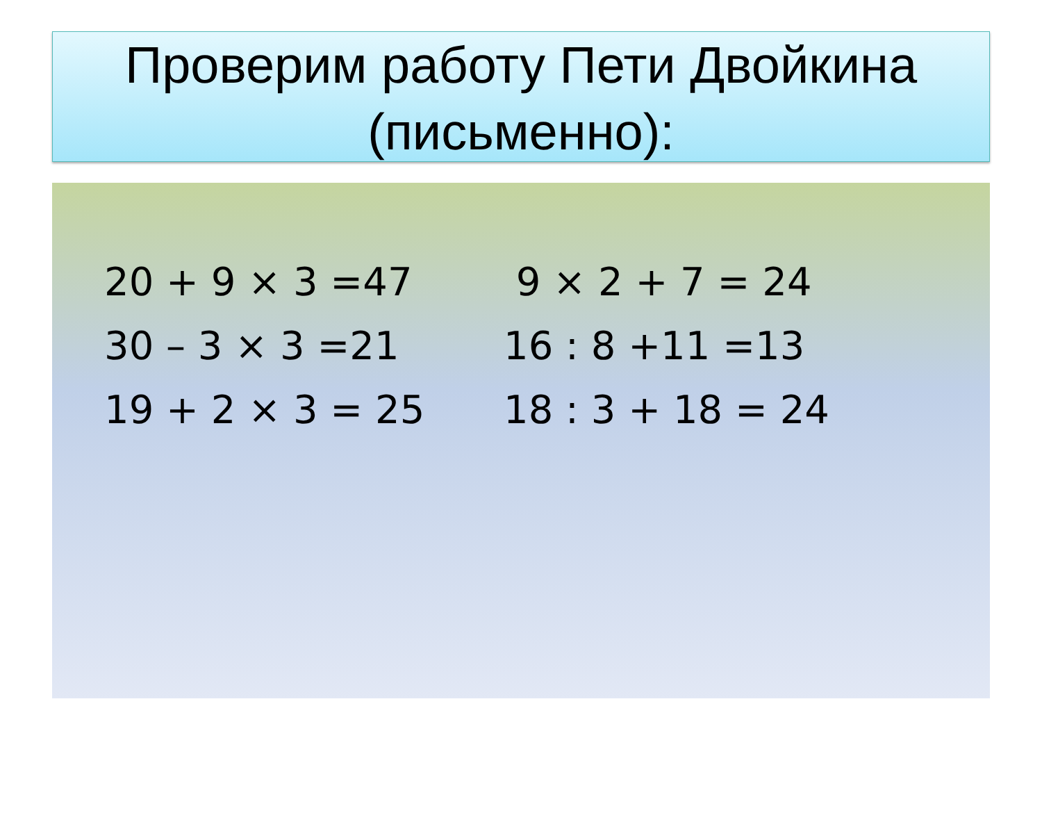Проверим работу Пети Двойкина (письменно):
20 + 9 × 3 =47 9 × 2 + 7 = 24
30 – 3 × 3 =21 16 : 8 +11 =13
19 + 2 × 3 = 25 18 : 3 + 18 = 24